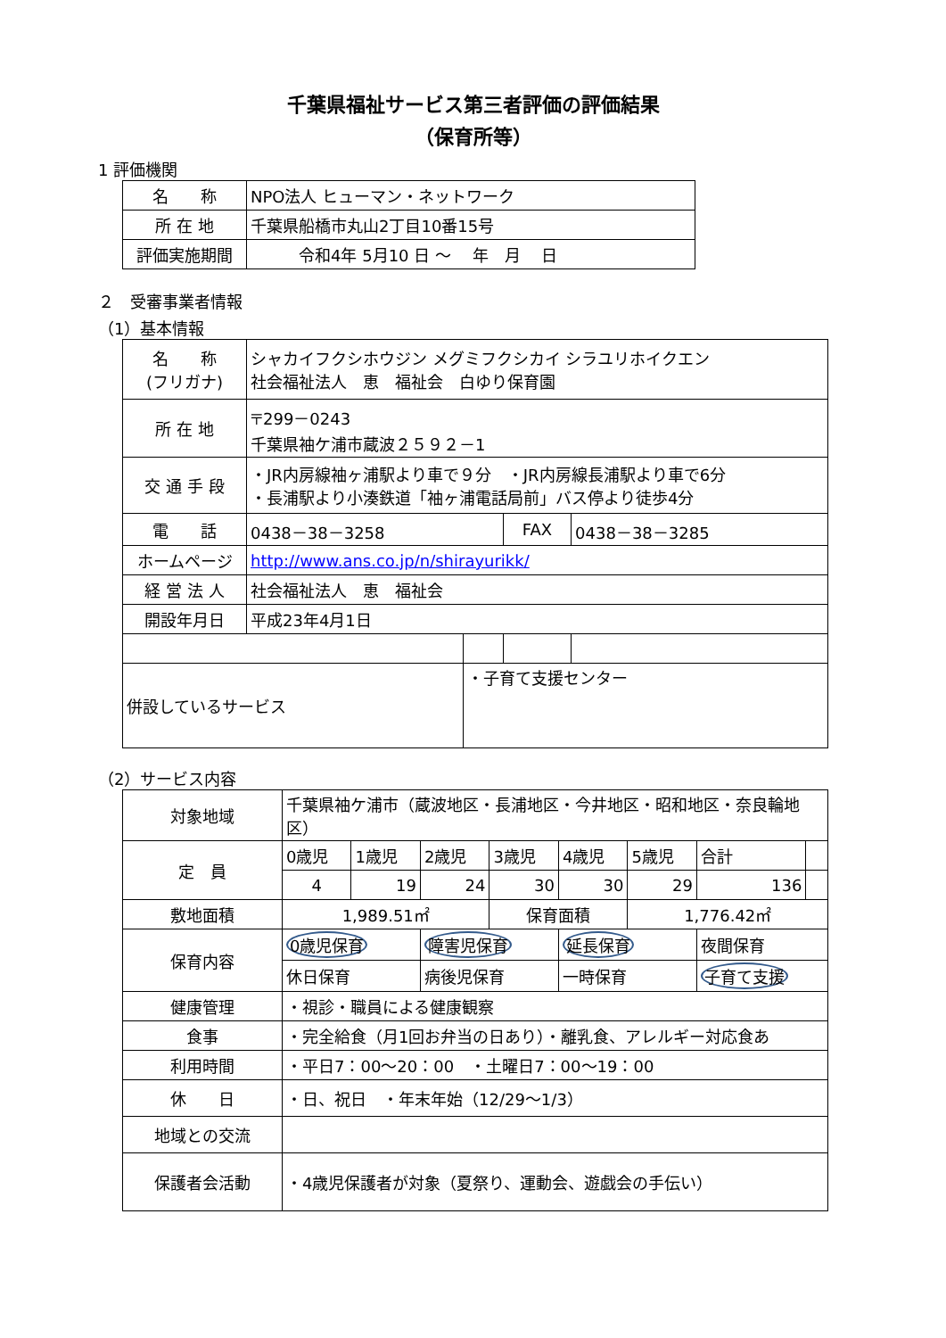千葉県福祉サービス第三者評価の評価結果
（保育所等）
1 評価機関
| 名 称 | NPO法人 ヒューマン・ネットワーク |
| 所 在 地 | 千葉県船橋市丸山2丁目10番15号 |
| 評価実施期間 | 令和4年 5月10 日 ～ 年 月 日 |
２　受審事業者情報
（1）基本情報
| 名 称 (フリガナ) | シャカイフクシホウジン メグミフクシカイ シラユリホイクエン 社会福祉法人 恵 福祉会 白ゆり保育園 | | | |
| 所 在 地 | 〒299－0243 千葉県袖ケ浦市蔵波２５９２－1 | | | |
| 交 通 手 段 | ・JR内房線袖ヶ浦駅より車で９分 ・JR内房線長浦駅より車で6分 ・長浦駅より小湊鉄道「袖ヶ浦電話局前」バス停より徒歩4分 | | | |
| 電 話 | 0438－38－3258 | | FAX | 0438－38－3285 |
| ホームページ | http://www.ans.co.jp/n/shirayurikk/ | | | |
| 経 営 法 人 | 社会福祉法人 恵 福祉会 | | | |
| 開設年月日 | 平成23年4月1日 | | | |
| 併設しているサービス | | ・子育て支援センター | | |
（2）サービス内容
| 対象地域 | 千葉県袖ケ浦市（蔵波地区・長浦地区・今井地区・昭和地区・奈良輪地区） | | | | | | | |
| 定 員 | 0歳児 | 1歳児 | 2歳児 | 3歳児 | 4歳児 | 5歳児 | 合計 | |
| | 4 | 19 | 24 | 30 | 30 | 29 | 136 | |
| 敷地面積 | 1,989.51㎡ | | | 保育面積 | | 1,776.42㎡ | | |
| 保育内容 | 0歳児保育 | | 障害児保育 | | 延長保育 | | 夜間保育 | |
| | 休日保育 | | 病後児保育 | | 一時保育 | | 子育て支援 | |
| 健康管理 | ・視診・職員による健康観察 | | | | | | | |
| 食事 | ・完全給食（月1回お弁当の日あり）・離乳食、アレルギー対応食あ | | | | | | | |
| 利用時間 | ・平日7：00～20：00 ・土曜日7：00～19：00 | | | | | | | |
| 休 日 | ・日、祝日 ・年末年始（12/29～1/3） | | | | | | | |
| 地域との交流 | | | | | | | | |
| 保護者会活動 | ・4歳児保護者が対象（夏祭り、運動会、遊戯会の手伝い） | | | | | | | |